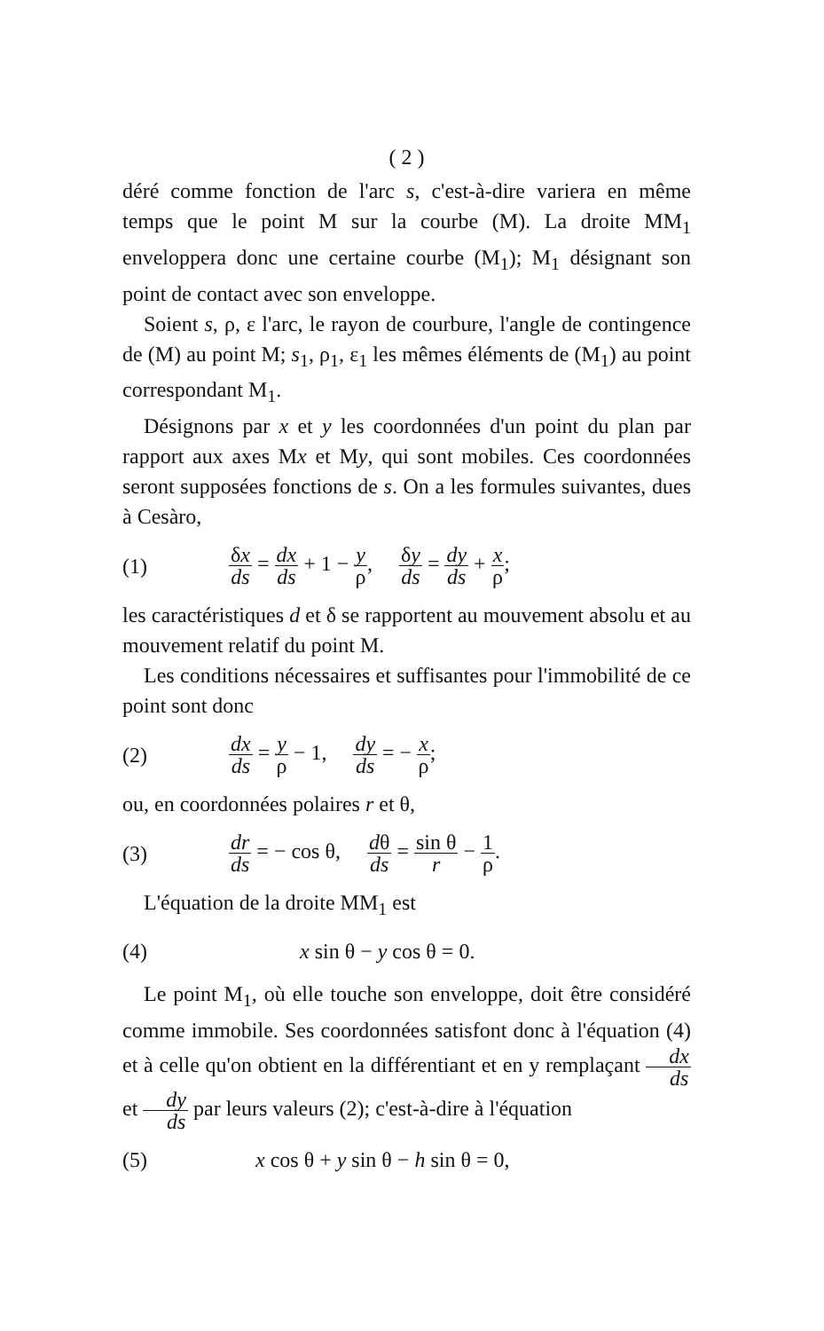( 2 )
déré comme fonction de l'arc s, c'est-à-dire variera en même temps que le point M sur la courbe (M). La droite MM<sub>1</sub> enveloppera donc une certaine courbe (M<sub>1</sub>); M<sub>1</sub> désignant son point de contact avec son enveloppe.
Soient s, ρ, ε l'arc, le rayon de courbure, l'angle de contingence de (M) au point M; s<sub>1</sub>, ρ<sub>1</sub>, ε<sub>1</sub> les mêmes éléments de (M<sub>1</sub>) au point correspondant M<sub>1</sub>.
Désignons par x et y les coordonnées d'un point du plan par rapport aux axes Mx et My, qui sont mobiles. Ces coordonnées seront supposées fonctions de s. On a les formules suivantes, dues à Cesàro,
(1) δx ds = dx ds + 1 − y ρ, δy ds = dy ds + x ρ;
les caractéristiques d et δ se rapportent au mouvement absolu et au mouvement relatif du point M.
Les conditions nécessaires et suffisantes pour l'immobilité de ce point sont donc
(2) dx ds = y ρ − 1, dy ds = − x ρ;
ou, en coordonnées polaires r et θ,
(3) dr ds = − cos θ, dθ ds = sin θ r − 1 ρ.
L'équation de la droite MM<sub>1</sub> est
(4) x sin θ − y cos θ = 0.
Le point M<sub>1</sub>, où elle touche son enveloppe, doit être considéré comme immobile. Ses coordonnées satisfont donc à l'équation (4) et à celle qu'on obtient en la différentiant et en y remplaçant dx ds et dy ds par leurs valeurs (2); c'est-à-dire à l'équation
(5) x cos θ + y sin θ − h sin θ = 0,